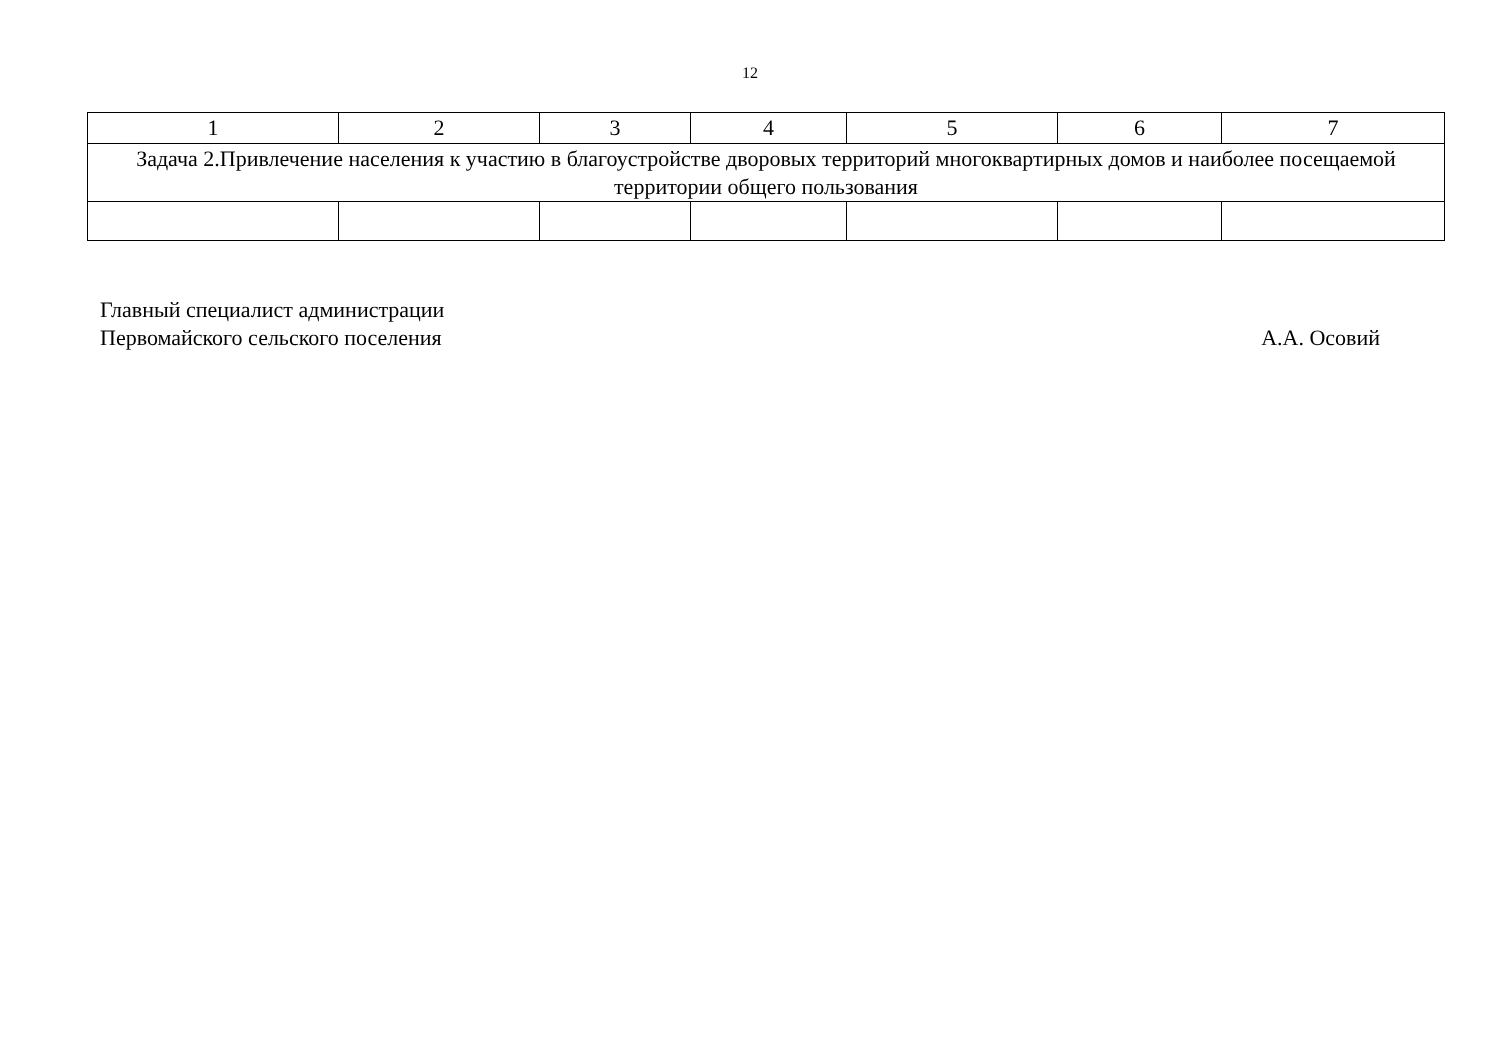12
| 1 | 2 | 3 | 4 | 5 | 6 | 7 |
| Задача 2.Привлечение населения к участию в благоустройстве дворовых территорий многоквартирных домов и наиболее посещаемой территории общего пользования | | | | | | |
Главный специалист администрации
Первомайского сельского поселения
А.А. Осовий